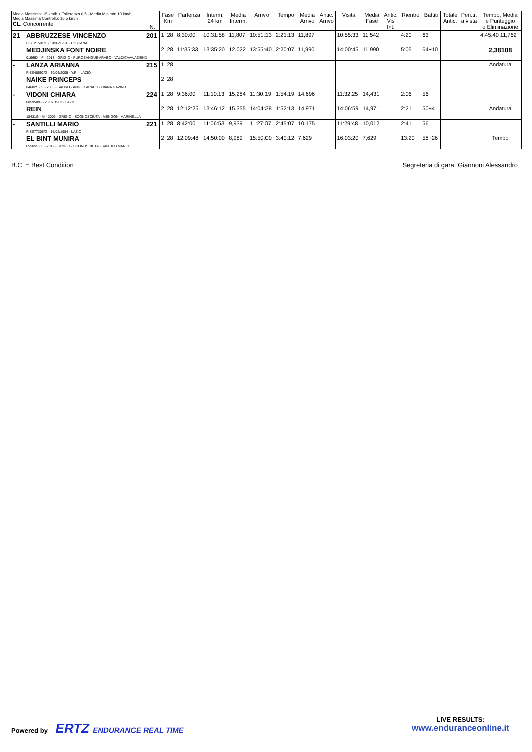| Media Massima: 15 km/h + Tolleranza 0,5 - Media Minima: 10 km/h Media Massima Controllo: 15,5 km/h CL. Concorrente | | N. | Fase Km | | Partenza | Interm. 24 km | Media Interm. | Arrivo | Tempo | Media Arrivo | Antic. Arrivo | Visita | Media Fase | Antic. Vis Int. | Rientro | Battiti | Totale Antic. | Pen.tr. a vista | Tempo, Media e Punteggio o Eliminazione |
| --- | --- | --- | --- | --- | --- | --- | --- | --- | --- | --- | --- | --- | --- | --- | --- | --- | --- | --- | --- |
| 21 | ABBRUZZESE VINCENZO FISE21591/F - 10/06/1961 - TOSCANA | 201 | 1 | 28 | 8:30:00 | 10:31:58 | 11,807 | 10:51:13 | 2:21:13 | 11,897 | | 10:55:33 | 11,542 | | 4:20 | 63 | | | 4:45:40 11,762 |
| | MEDJINSKA FONT NOIRE 01966X - F - 2013 - GRIGIO - PUROSANGUE ARABO - VALDICAVA AZIEND | | 2 | 28 | 11:35:33 | 13:35:20 | 12,022 | 13:55:40 | 2:20:07 | 11,990 | | 14:00:45 | 11,990 | | 5:05 | 64+10 | | | 2,38108 |
| - | LANZA ARIANNA FISE48692/G - 30/06/2005 - Y.R. - LAZIO | 215 | 1 | 28 | | | | | | | | | | | | | | | Andatura |
| | NAIKE PRINCEPS 04682S - F - 2006 - SAURO - ANGLO ARABO - DIANA GAVINO | | 2 | 28 | | | | | | | | | | | | | | | |
| - | VIDONI CHIARA 005950/G - 25/07/1983 - LAZIO | 224 | 1 | 28 | 9:36:00 | 11:10:13 | 15,284 | 11:30:19 | 1:54:19 | 14,696 | | 11:32:25 | 14,431 | | 2:06 | 56 | | | |
| | REIN 18431G - M - 2006 - GRIGIO - SCONOSCIUTA - MENGONI MARINELLA | | 2 | 28 | 12:12:25 | 13:46:12 | 15,355 | 14:04:38 | 1:52:13 | 14,971 | | 14:06:59 | 14,971 | | 2:21 | 50+4 | | | Andatura |
| - | SANTILLI MARIO FISE77205/G - 16/02/1984 - LAZIO | 221 | 1 | 28 | 8:42:00 | 11:06:53 | 9,939 | 11:27:07 | 2:45:07 | 10,175 | | 11:29:48 | 10,012 | | 2:41 | 56 | | | |
| | EL BINT MUNIRA 05505S - F - 2012 - GRIGIO - SCONOSCIUTA - SANTILLI MARIO | | 2 | 28 | 12:09:48 | 14:50:00 | 8,989 | 15:50:00 | 3:40:12 | 7,629 | | 16:03:20 | 7,629 | | 13:20 | 58+26 | | | Tempo |
B.C. = Best Condition Segreteria di gara: Giannoni Alessandro
Powered by ERTZ ENDURANCE REAL TIME
LIVE RESULTS:
www.enduranceonline.it